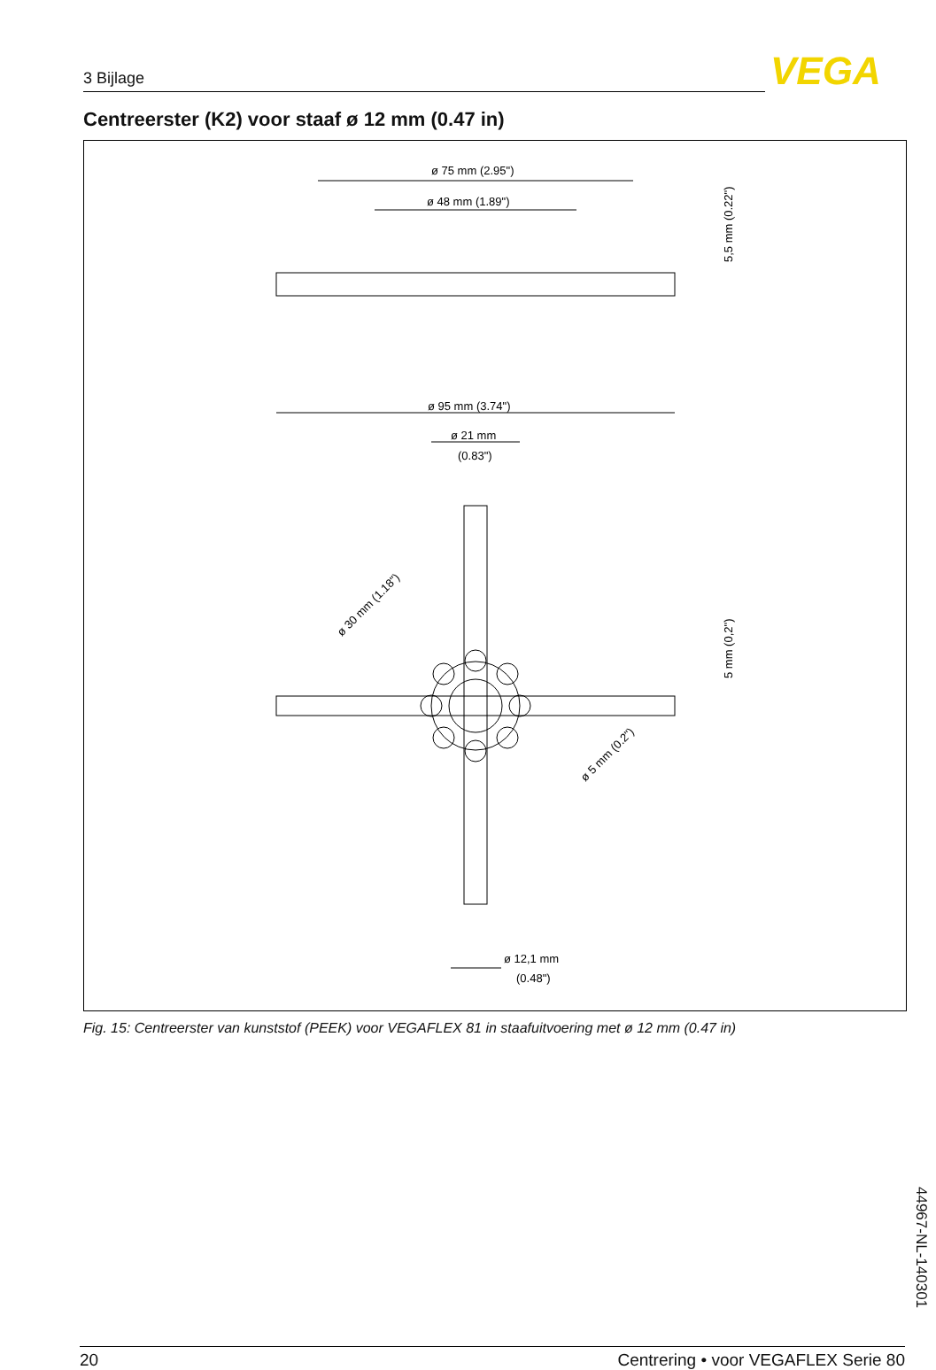3 Bijlage VEGA
Centreerster (K2) voor staaf ø 12 mm (0.47 in)
ø 75 mm (2.95")
ø 48 mm (1.89")
ø 95 mm (3.74")
ø 21 mm
(0.83")
ø 12,1 mm
(0.48")
5,5 mm (0.22")
5 mm (0,2")
ø 30 mm (1.18")
ø 5 mm (0.2")
Fig. 15: Centreerster van kunststof (PEEK) voor VEGAFLEX 81 in staafuitvoering met ø 12 mm (0.47 in)
44967-NL-140301
20 Centrering • voor VEGAFLEX Serie 80